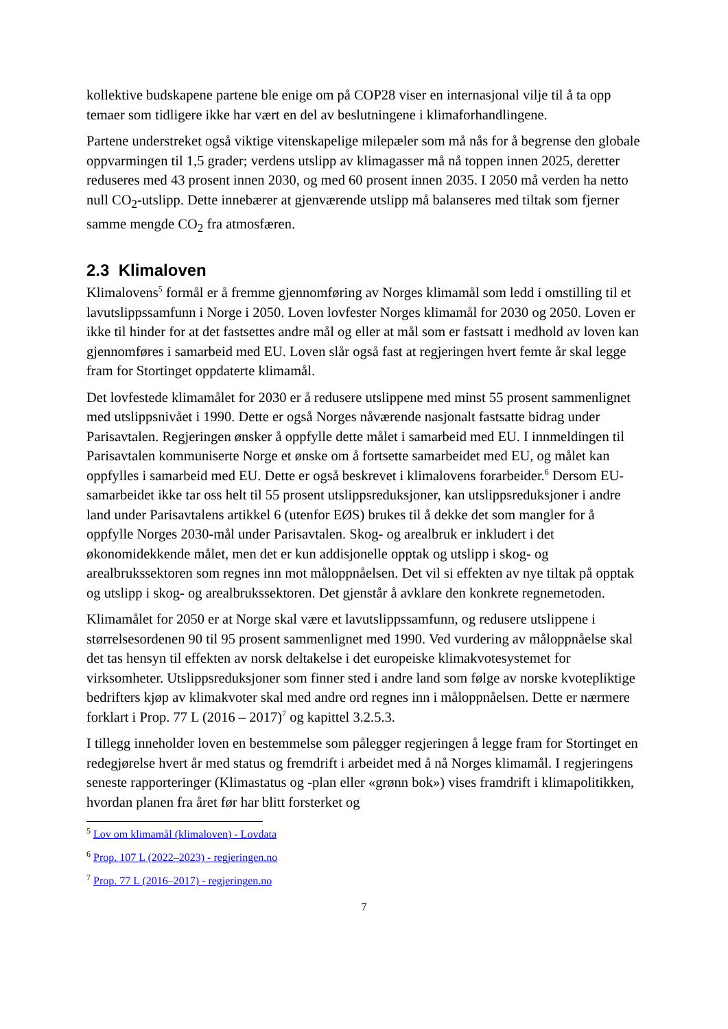kollektive budskapene partene ble enige om på COP28 viser en internasjonal vilje til å ta opp temaer som tidligere ikke har vært en del av beslutningene i klimaforhandlingene.
Partene understreket også viktige vitenskapelige milepæler som må nås for å begrense den globale oppvarmingen til 1,5 grader; verdens utslipp av klimagasser må nå toppen innen 2025, deretter reduseres med 43 prosent innen 2030, og med 60 prosent innen 2035. I 2050 må verden ha netto null CO<sub>2</sub>-utslipp. Dette innebærer at gjenværende utslipp må balanseres med tiltak som fjerner samme mengde CO<sub>2</sub> fra atmosfæren.
2.3 Klimaloven
Klimalovens<sup>5</sup> formål er å fremme gjennomføring av Norges klimamål som ledd i omstilling til et lavutslippssamfunn i Norge i 2050. Loven lovfester Norges klimamål for 2030 og 2050. Loven er ikke til hinder for at det fastsettes andre mål og eller at mål som er fastsatt i medhold av loven kan gjennomføres i samarbeid med EU. Loven slår også fast at regjeringen hvert femte år skal legge fram for Stortinget oppdaterte klimamål.
Det lovfestede klimamålet for 2030 er å redusere utslippene med minst 55 prosent sammenlignet med utslippsnivået i 1990. Dette er også Norges nåværende nasjonalt fastsatte bidrag under Parisavtalen. Regjeringen ønsker å oppfylle dette målet i samarbeid med EU. I innmeldingen til Parisavtalen kommuniserte Norge et ønske om å fortsette samarbeidet med EU, og målet kan oppfylles i samarbeid med EU. Dette er også beskrevet i klimalovens forarbeider.<sup>6</sup> Dersom EU-samarbeidet ikke tar oss helt til 55 prosent utslippsreduksjoner, kan utslippsreduksjoner i andre land under Parisavtalens artikkel 6 (utenfor EØS) brukes til å dekke det som mangler for å oppfylle Norges 2030-mål under Parisavtalen. Skog- og arealbruk er inkludert i det økonomidekkende målet, men det er kun addisjonelle opptak og utslipp i skog- og arealbrukssektoren som regnes inn mot måloppnåelsen. Det vil si effekten av nye tiltak på opptak og utslipp i skog- og arealbrukssektoren. Det gjenstår å avklare den konkrete regnemetoden.
Klimamålet for 2050 er at Norge skal være et lavutslippssamfunn, og redusere utslippene i størrelsesordenen 90 til 95 prosent sammenlignet med 1990. Ved vurdering av måloppnåelse skal det tas hensyn til effekten av norsk deltakelse i det europeiske klimakvotesystemet for virksomheter. Utslippsreduksjoner som finner sted i andre land som følge av norske kvotepliktige bedrifters kjøp av klimakvoter skal med andre ord regnes inn i måloppnåelsen. Dette er nærmere forklart i Prop. 77 L (2016 – 2017)<sup>7</sup> og kapittel 3.2.5.3.
I tillegg inneholder loven en bestemmelse som pålegger regjeringen å legge fram for Stortinget en redegjørelse hvert år med status og fremdrift i arbeidet med å nå Norges klimamål. I regjeringens seneste rapporteringer (Klimastatus og -plan eller «grønn bok») vises framdrift i klimapolitikken, hvordan planen fra året før har blitt forsterket og
<sup>5</sup> Lov om klimamål (klimaloven) - Lovdata
<sup>6</sup> Prop. 107 L (2022–2023) - regjeringen.no
<sup>7</sup> Prop. 77 L (2016–2017) - regjeringen.no
7